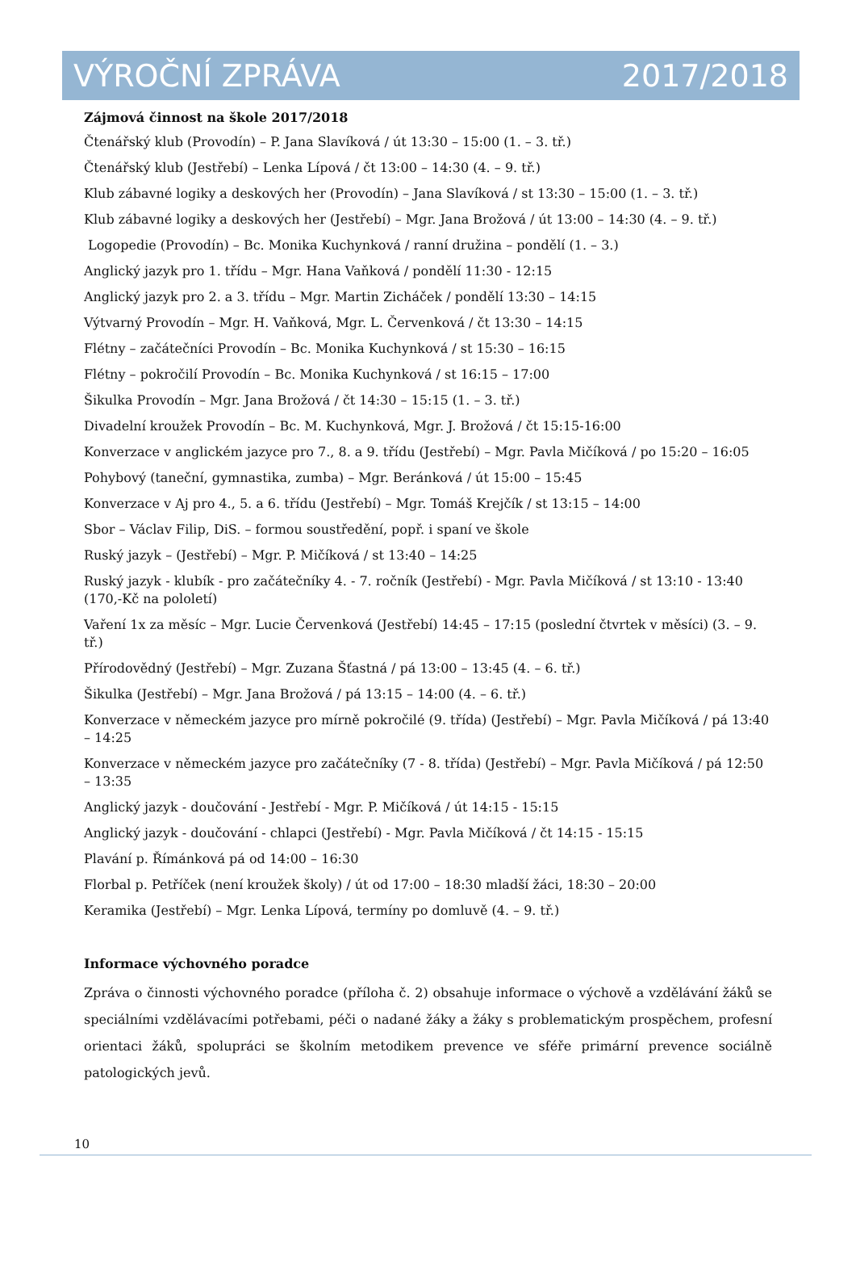VÝROČNÍ ZPRÁVA 2017/2018
Zájmová činnost na škole 2017/2018
Čtenářský klub (Provodín) – P. Jana Slavíková / út 13:30 – 15:00 (1. – 3. tř.)
Čtenářský klub (Jestřebí) – Lenka Lípová / čt 13:00 – 14:30 (4. – 9. tř.)
Klub zábavné logiky a deskových her (Provodín) – Jana Slavíková / st 13:30 – 15:00 (1. – 3. tř.)
Klub zábavné logiky a deskových her (Jestřebí) – Mgr. Jana Brožová / út 13:00 – 14:30 (4. – 9. tř.)
Logopedie (Provodín) – Bc. Monika Kuchynková / ranní družina – pondělí (1. – 3.)
Anglický jazyk pro 1. třídu – Mgr. Hana Vaňková / pondělí 11:30 - 12:15
Anglický jazyk pro 2. a 3. třídu – Mgr. Martin Zicháček / pondělí 13:30 – 14:15
Výtvarný Provodín – Mgr. H. Vaňková, Mgr. L. Červenková / čt 13:30 – 14:15
Flétny – začátečníci Provodín – Bc. Monika Kuchynková / st 15:30 – 16:15
Flétny – pokročilí Provodín – Bc. Monika Kuchynková / st 16:15 – 17:00
Šikulka Provodín – Mgr. Jana Brožová / čt 14:30 – 15:15 (1. – 3. tř.)
Divadelní kroužek Provodín – Bc. M. Kuchynková, Mgr. J. Brožová / čt 15:15-16:00
Konverzace v anglickém jazyce pro 7., 8. a 9. třídu (Jestřebí) – Mgr. Pavla Mičíková / po 15:20 – 16:05
Pohybový (taneční, gymnastika, zumba) – Mgr. Beránková / út 15:00 – 15:45
Konverzace v Aj pro 4., 5. a 6. třídu (Jestřebí) – Mgr. Tomáš Krejčík / st 13:15 – 14:00
Sbor – Václav Filip, DiS. – formou soustředění, popř. i spaní ve škole
Ruský jazyk – (Jestřebí) – Mgr. P. Mičíková / st 13:40 – 14:25
Ruský jazyk - klubík - pro začátečníky 4. - 7. ročník (Jestřebí) - Mgr. Pavla Mičíková / st 13:10 - 13:40 (170,-Kč na pololetí)
Vaření 1x za měsíc – Mgr. Lucie Červenková (Jestřebí) 14:45 – 17:15 (poslední čtvrtek v měsíci) (3. – 9. tř.)
Přírodovědný (Jestřebí) – Mgr. Zuzana Šťastná / pá 13:00 – 13:45 (4. – 6. tř.)
Šikulka (Jestřebí) – Mgr. Jana Brožová / pá 13:15 – 14:00 (4. – 6. tř.)
Konverzace v německém jazyce pro mírně pokročilé (9. třída) (Jestřebí) – Mgr. Pavla Mičíková / pá 13:40 – 14:25
Konverzace v německém jazyce pro začátečníky (7 - 8. třída) (Jestřebí) – Mgr. Pavla Mičíková / pá 12:50 – 13:35
Anglický jazyk - doučování - Jestřebí - Mgr. P. Mičíková / út 14:15 - 15:15
Anglický jazyk - doučování - chlapci (Jestřebí) - Mgr. Pavla Mičíková / čt 14:15 - 15:15
Plavání p. Římánková pá od 14:00 – 16:30
Florbal p. Petříček (není kroužek školy) / út od 17:00 – 18:30 mladší žáci, 18:30 – 20:00
Keramika (Jestřebí) – Mgr. Lenka Lípová, termíny po domluvě (4. – 9. tř.)
Informace výchovného poradce
Zpráva o činnosti výchovného poradce (příloha č. 2) obsahuje informace o výchově a vzdělávání žáků se speciálními vzdělávacími potřebami, péči o nadané žáky a žáky s problematickým prospěchem, profesní orientaci žáků, spolupráci se školním metodikem prevence ve sféře primární prevence sociálně patologických jevů.
10